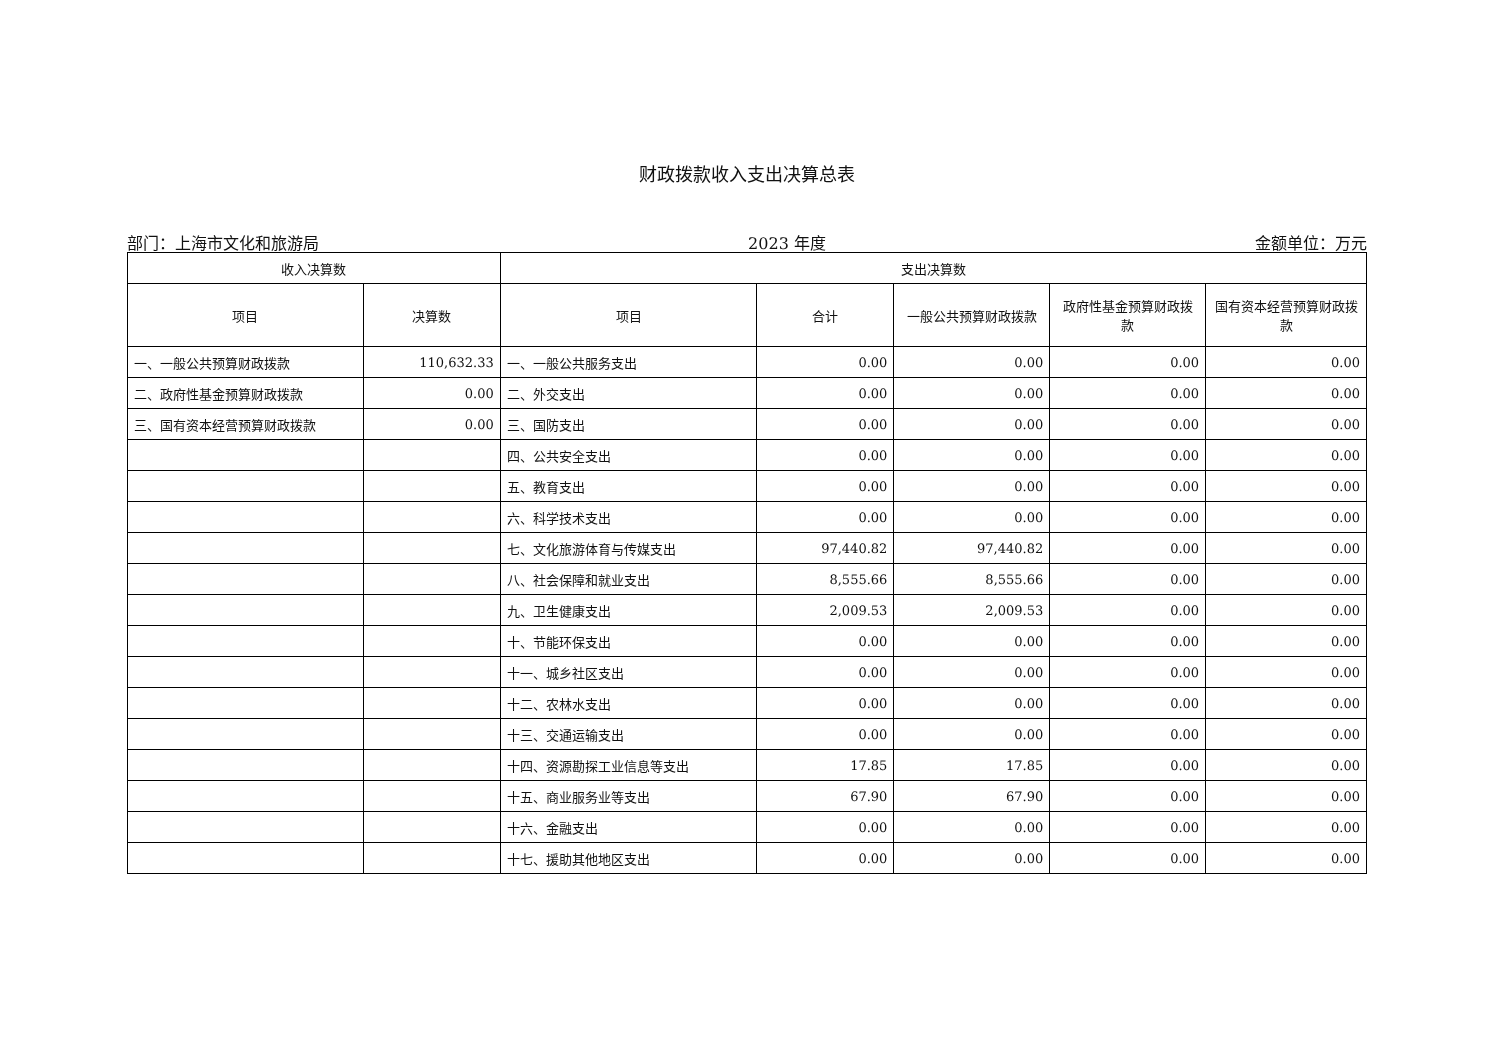财政拨款收入支出决算总表
部门：上海市文化和旅游局 2023 年度 金额单位：万元
| 收入决算数 | | 支出决算数 | | | | |
| --- | --- | --- | --- | --- | --- | --- |
| 项目 | 决算数 | 项目 | 合计 | 一般公共预算财政拨款 | 政府性基金预算财政拨款 | 国有资本经营预算财政拨款 |
| 一、一般公共预算财政拨款 | 110,632.33 | 一、一般公共服务支出 | 0.00 | 0.00 | 0.00 | 0.00 |
| 二、政府性基金预算财政拨款 | 0.00 | 二、外交支出 | 0.00 | 0.00 | 0.00 | 0.00 |
| 三、国有资本经营预算财政拨款 | 0.00 | 三、国防支出 | 0.00 | 0.00 | 0.00 | 0.00 |
| | | 四、公共安全支出 | 0.00 | 0.00 | 0.00 | 0.00 |
| | | 五、教育支出 | 0.00 | 0.00 | 0.00 | 0.00 |
| | | 六、科学技术支出 | 0.00 | 0.00 | 0.00 | 0.00 |
| | | 七、文化旅游体育与传媒支出 | 97,440.82 | 97,440.82 | 0.00 | 0.00 |
| | | 八、社会保障和就业支出 | 8,555.66 | 8,555.66 | 0.00 | 0.00 |
| | | 九、卫生健康支出 | 2,009.53 | 2,009.53 | 0.00 | 0.00 |
| | | 十、节能环保支出 | 0.00 | 0.00 | 0.00 | 0.00 |
| | | 十一、城乡社区支出 | 0.00 | 0.00 | 0.00 | 0.00 |
| | | 十二、农林水支出 | 0.00 | 0.00 | 0.00 | 0.00 |
| | | 十三、交通运输支出 | 0.00 | 0.00 | 0.00 | 0.00 |
| | | 十四、资源勘探工业信息等支出 | 17.85 | 17.85 | 0.00 | 0.00 |
| | | 十五、商业服务业等支出 | 67.90 | 67.90 | 0.00 | 0.00 |
| | | 十六、金融支出 | 0.00 | 0.00 | 0.00 | 0.00 |
| | | 十七、援助其他地区支出 | 0.00 | 0.00 | 0.00 | 0.00 |